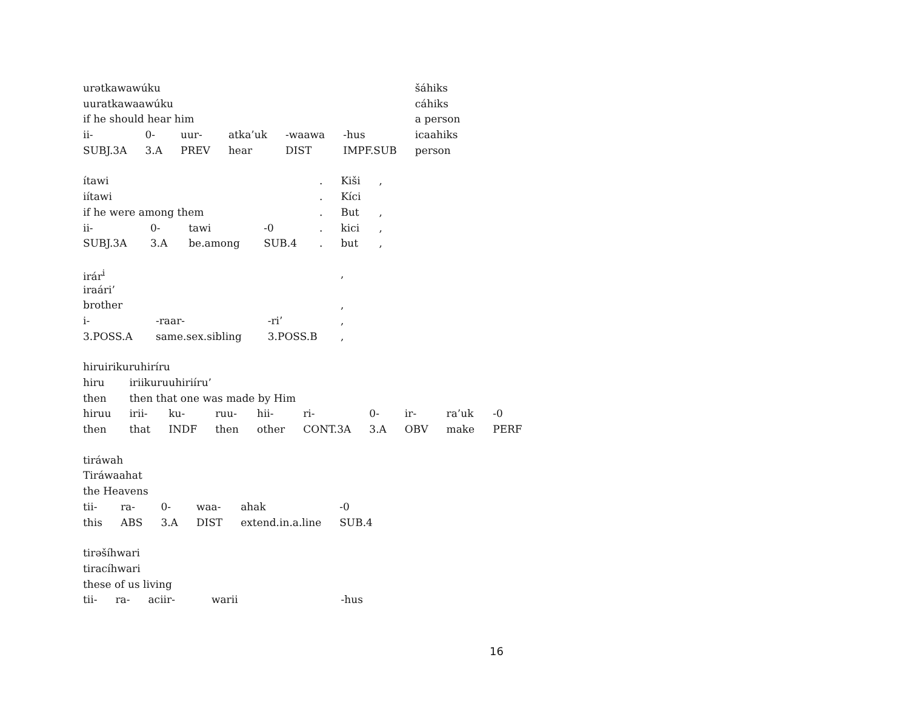| urətkawawúku | | | | | | šáhiks |
| uuratkawaawúku | | | | | | cáhiks |
| if he should hear him | | | | | | a person |
| ii- | 0- | uur- | atka’uk | -waawa | -hus | icaahiks |
| SUBJ.3A | 3.A | PREV | hear | DIST | IMPF.SUB | person |
| ítawi | | | | . | Kiši | , |
| iítawi | | | | . | Kíci | |
| if he were among them | | | | . | But | , |
| ii- | 0- | tawi | -0 | . | kici | , |
| SUBJ.3A | 3.A | be.among | SUB.4 | . | but | , |
| irár<sup>i</sup> | | | , |
| iraári’ | | | |
| brother | | | , |
| i- | -raar- | -ri’ | , |
| 3.POSS.A | same.sex.sibling | 3.POSS.B | , |
| hiruirikuruhiríru | | | | | | | | | |
| hiru | iriikuruuhiriíru’ | | | | | | | | |
| then | then that one was made by Him | | | | | | | | |
| hiruu | irii- | ku- | ruu- | hii- | ri- | 0- | ir- | ra’uk | -0 |
| then | that | INDF | then | other | CONT.3A | 3.A | OBV | make | PERF |
| tiráwah | | | | | |
| Tiráwaahat | | | | | |
| the Heavens | | | | | |
| tii- | ra- | 0- | waa- | ahak | -0 |
| this | ABS | 3.A | DIST | extend.in.a.line | SUB.4 |
| tirəšíhwari | | | | |
| tiracíhwari | | | | |
| these of us living | | | | |
| tii- | ra- | aciir- | warii | -hus |
16